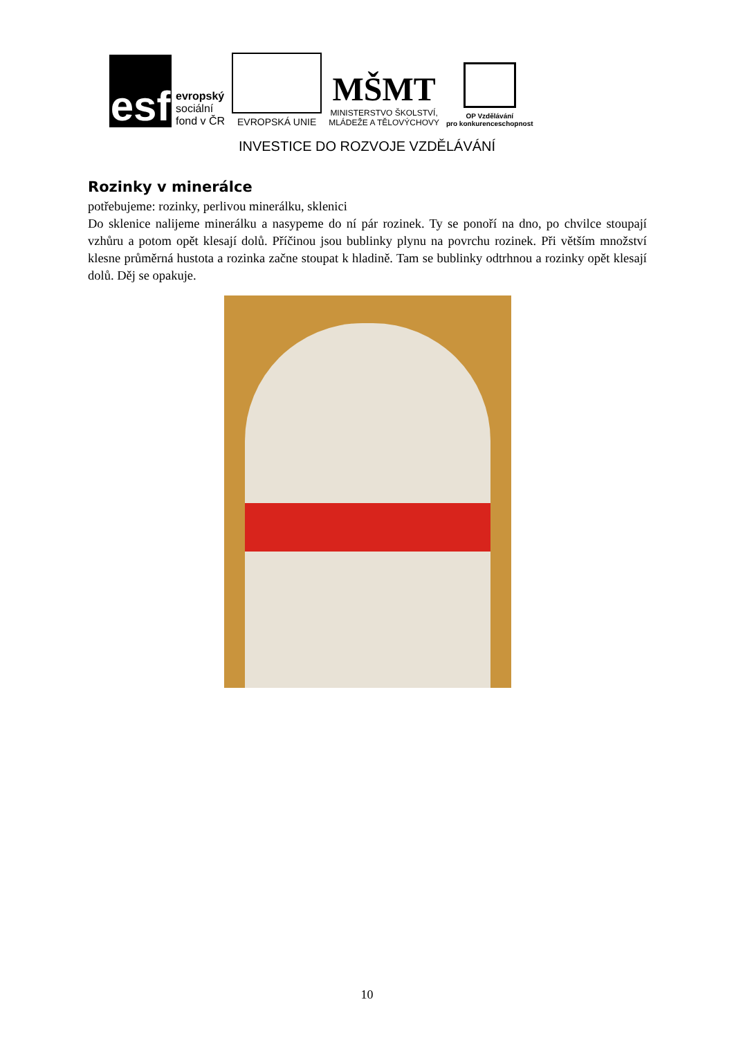esf
evropský
sociální
fond v ČR
EVROPSKÁ UNIE
MŠMT
MINISTERSTVO ŠKOLSTVÍ,
MLÁDEŽE A TĚLOVÝCHOVY
OP Vzdělávání
pro konkurenceschopnost
INVESTICE DO ROZVOJE VZDĚLÁVÁNÍ
Rozinky v minerálce
potřebujeme: rozinky, perlivou minerálku, sklenici
Do sklenice nalijeme minerálku a nasypeme do ní pár rozinek. Ty se ponoří na dno, po chvilce stoupají vzhůru a potom opět klesají dolů. Příčinou jsou bublinky plynu na povrchu rozinek. Při větším množství klesne průměrná hustota a rozinka začne stoupat k hladině. Tam se bublinky odtrhnou a rozinky opět klesají dolů. Děj se opakuje.
10